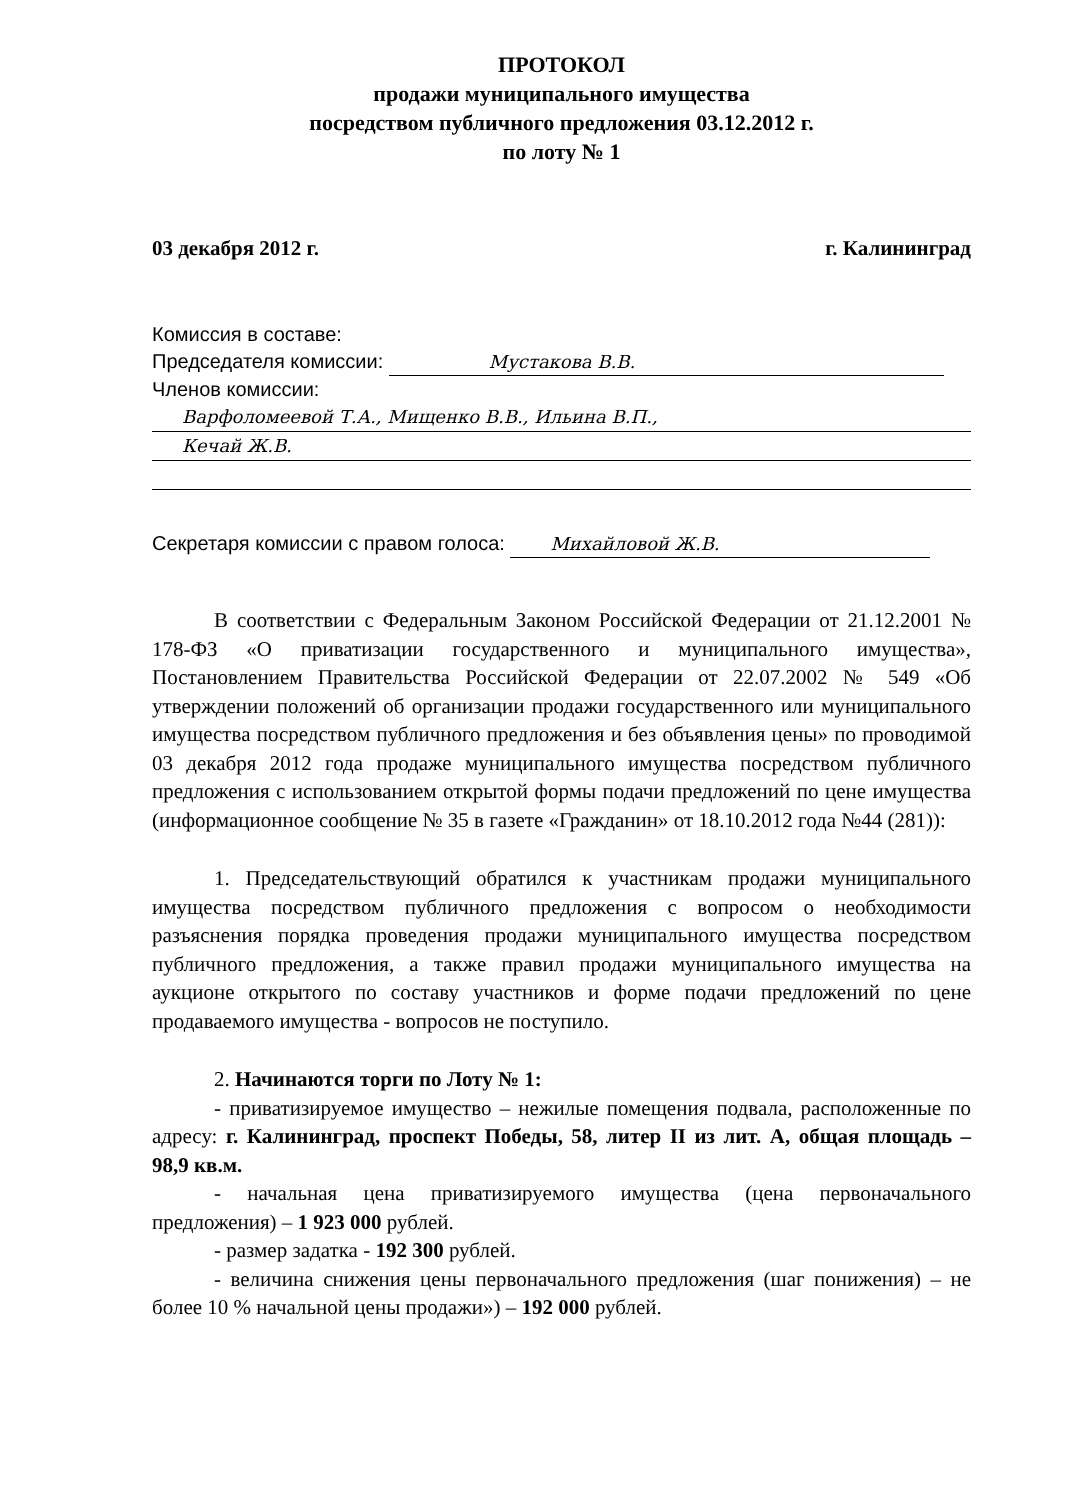ПРОТОКОЛ
продажи муниципального имущества
посредством публичного предложения 03.12.2012 г.
по лоту № 1
03 декабря 2012 г. г. Калининград
Комиссия в составе:
Председателя комиссии: Мустакова В.В.
Членов комиссии:
Варфоломеевой Т.А., Мищенко В.В., Ильина В.П.,
Кечай Ж.В.
Секретаря комиссии с правом голоса: Михайловой Ж.В.
В соответствии с Федеральным Законом Российской Федерации от 21.12.2001 № 178-ФЗ «О приватизации государственного и муниципального имущества», Постановлением Правительства Российской Федерации от 22.07.2002 № 549 «Об утверждении положений об организации продажи государственного или муниципального имущества посредством публичного предложения и без объявления цены» по проводимой 03 декабря 2012 года продаже муниципального имущества посредством публичного предложения с использованием открытой формы подачи предложений по цене имущества (информационное сообщение № 35 в газете «Гражданин» от 18.10.2012 года №44 (281)):
1. Председательствующий обратился к участникам продажи муниципального имущества посредством публичного предложения с вопросом о необходимости разъяснения порядка проведения продажи муниципального имущества посредством публичного предложения, а также правил продажи муниципального имущества на аукционе открытого по составу участников и форме подачи предложений по цене продаваемого имущества - вопросов не поступило.
2. Начинаются торги по Лоту № 1:
- приватизируемое имущество – нежилые помещения подвала, расположенные по адресу: г. Калининград, проспект Победы, 58, литер II из лит. А, общая площадь – 98,9 кв.м.
- начальная цена приватизируемого имущества (цена первоначального предложения) – 1 923 000 рублей.
- размер задатка - 192 300 рублей.
- величина снижения цены первоначального предложения (шаг понижения) – не более 10 % начальной цены продажи») – 192 000 рублей.